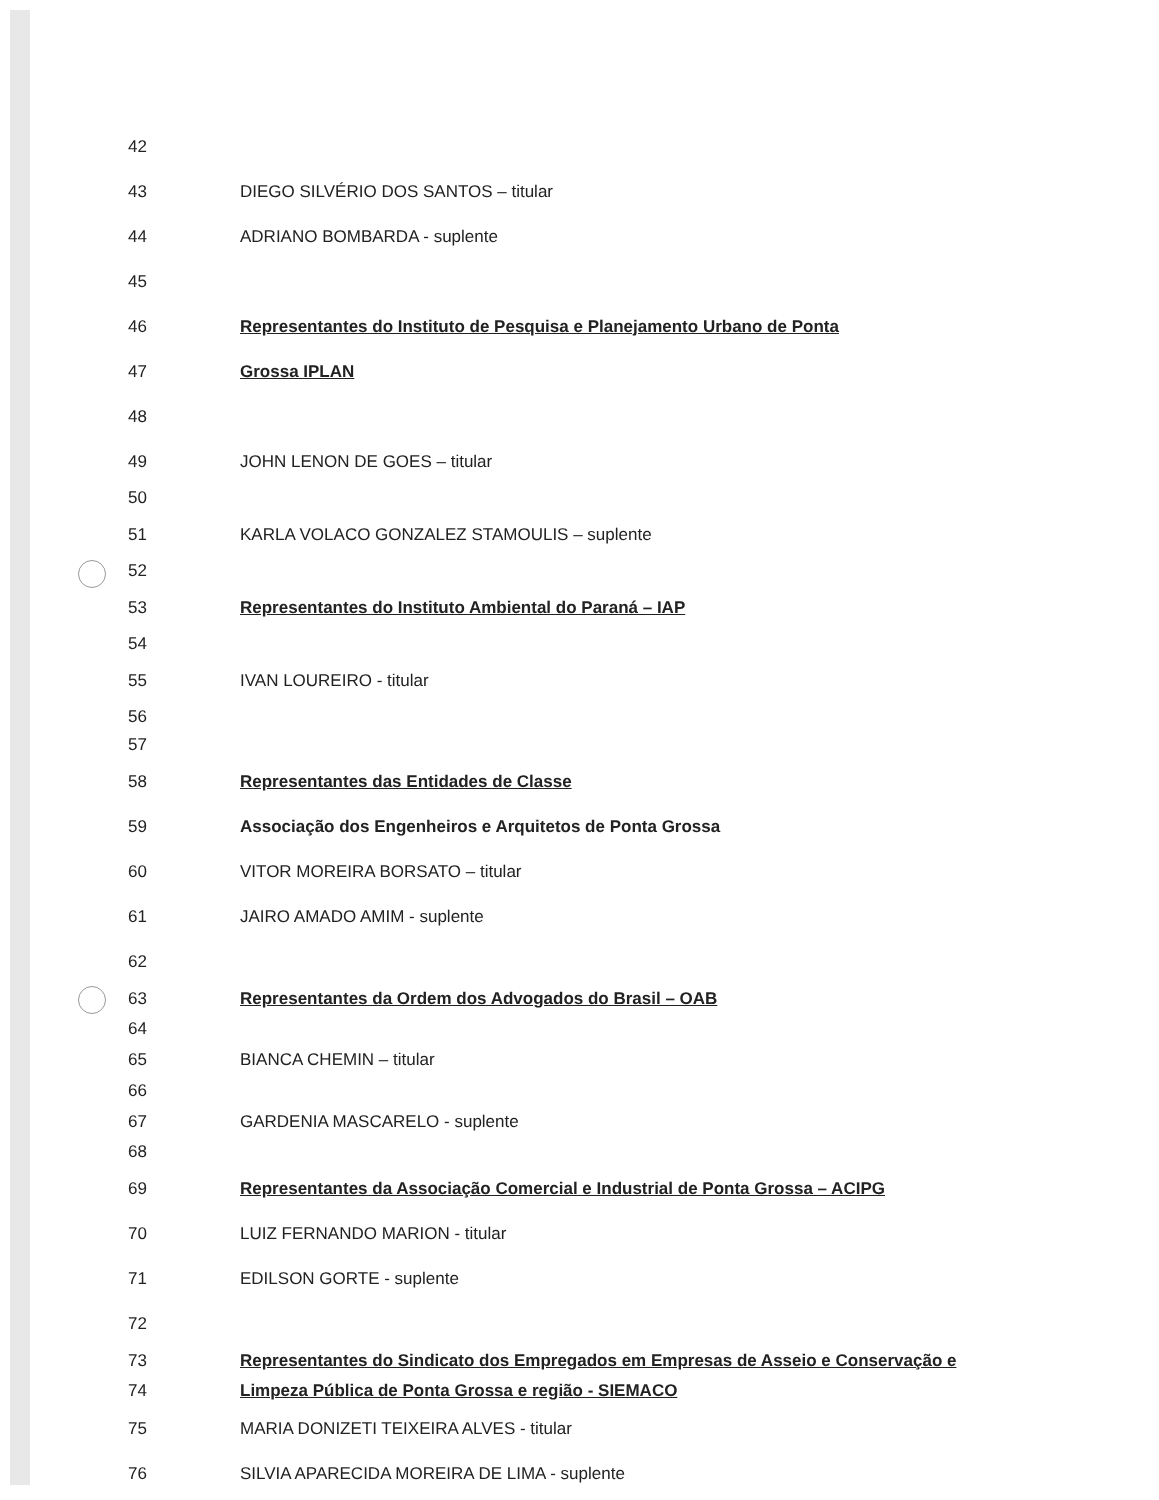42
43 DIEGO SILVÉRIO DOS SANTOS – titular
44 ADRIANO BOMBARDA - suplente
45
46 Representantes do Instituto de Pesquisa e Planejamento Urbano de Ponta
47 Grossa IPLAN
48
49 JOHN LENON DE GOES – titular
50
51 KARLA VOLACO GONZALEZ STAMOULIS – suplente
52
53 Representantes do Instituto Ambiental do Paraná – IAP
54
55 IVAN LOUREIRO - titular
56
57
58 Representantes das Entidades de Classe
59 Associação dos Engenheiros e Arquitetos de Ponta Grossa
60 VITOR MOREIRA BORSATO – titular
61 JAIRO AMADO AMIM - suplente
62
63 Representantes da Ordem dos Advogados do Brasil – OAB
64
65 BIANCA CHEMIN – titular
66
67 GARDENIA MASCARELO - suplente
68
69 Representantes da Associação Comercial e Industrial de Ponta Grossa – ACIPG
70 LUIZ FERNANDO MARION - titular
71 EDILSON GORTE - suplente
72
73 Representantes do Sindicato dos Empregados em Empresas de Asseio e Conservação e
74 Limpeza Pública de Ponta Grossa e região - SIEMACO
75 MARIA DONIZETI TEIXEIRA ALVES - titular
76 SILVIA APARECIDA MOREIRA DE LIMA - suplente